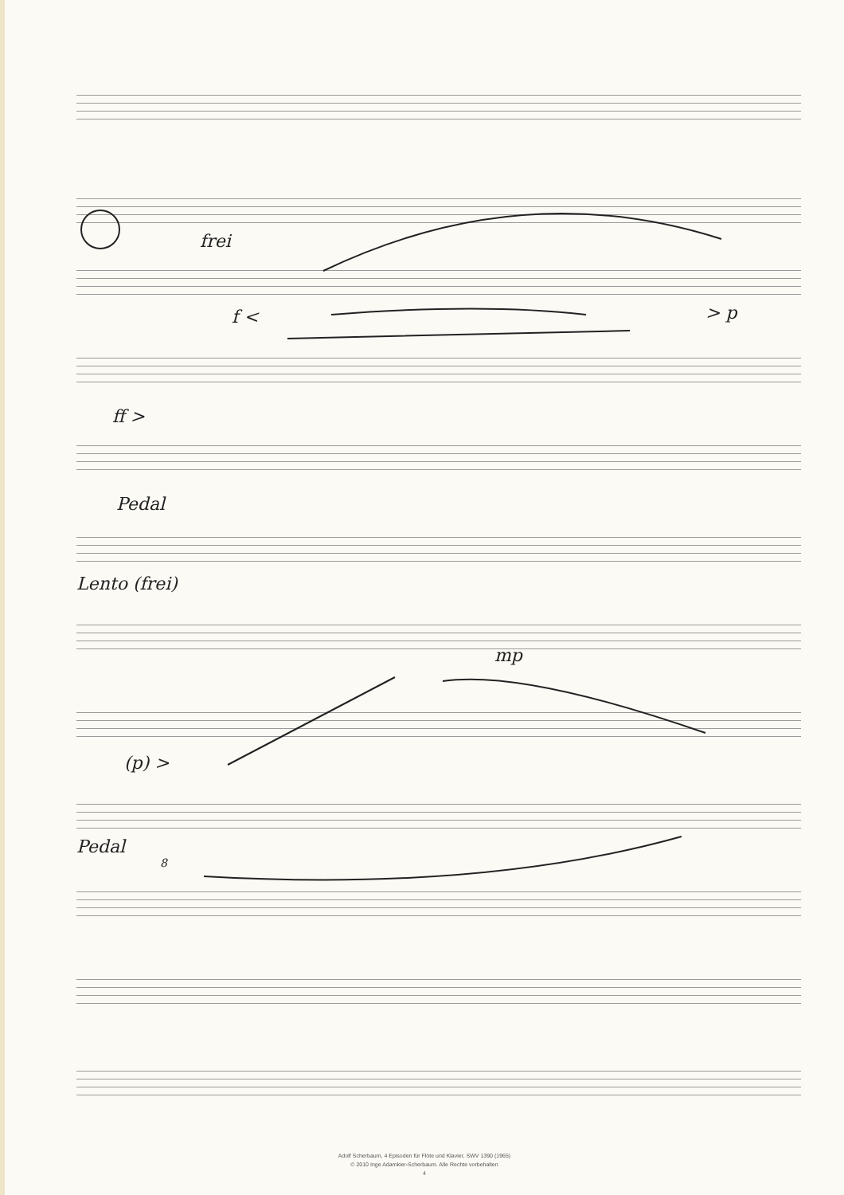frei
f < > p
ff >
Pedal
Lento (frei)
mp
(p) >
Pedal
8
Adolf Scherbaum, 4 Episoden für Flöte und Klavier, SWV 1390 (1965)
© 2010 Inge Adamkier-Scherbaum. Alle Rechte vorbehalten
4